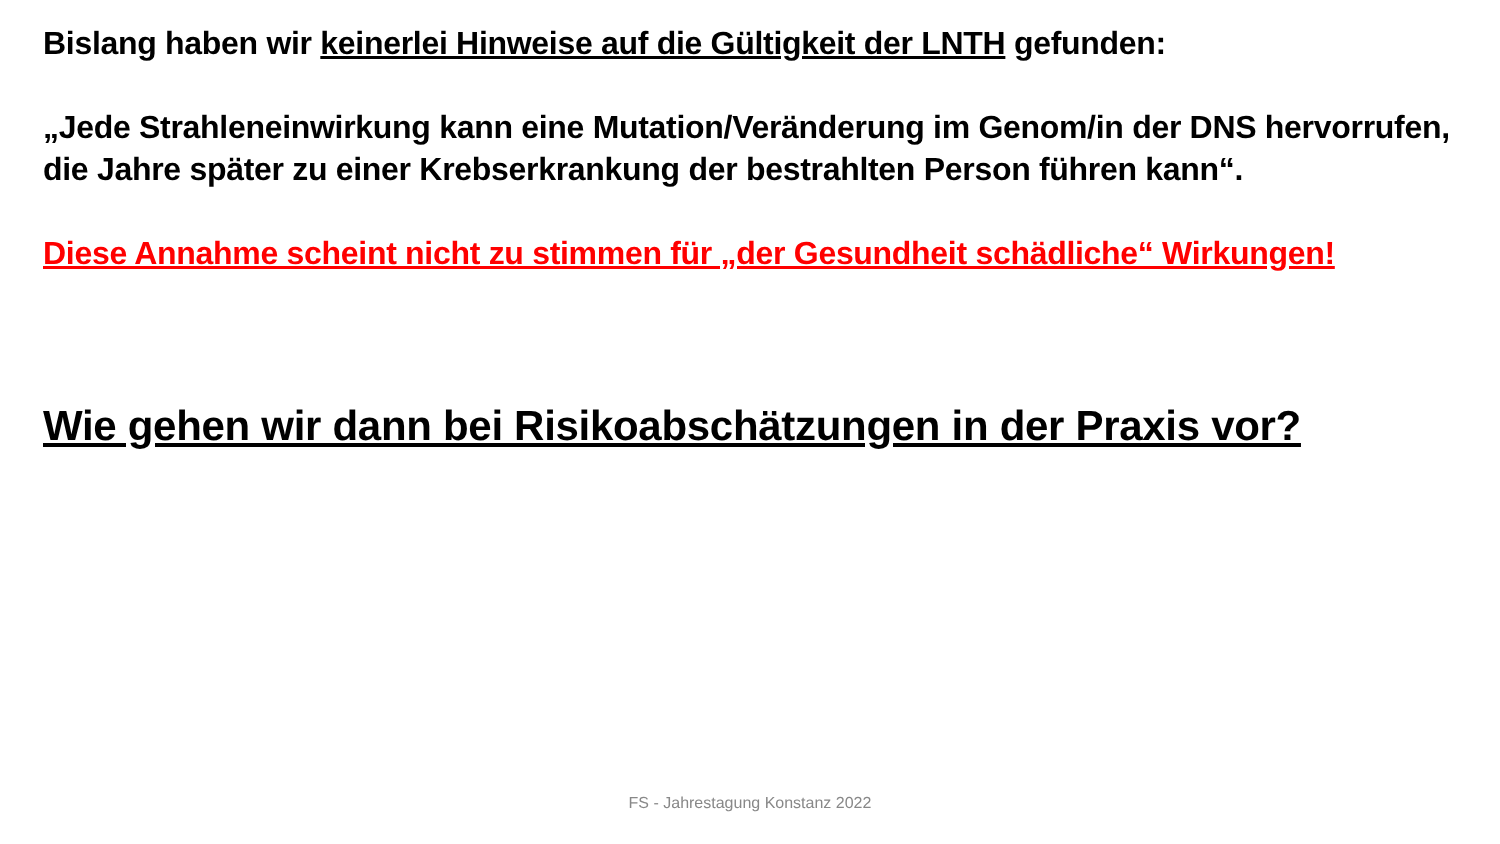Bislang haben wir keinerlei Hinweise auf die Gültigkeit der LNTH gefunden:
„Jede Strahleneinwirkung kann eine Mutation/Veränderung im Genom/in der DNS hervorrufen, die Jahre später zu einer Krebserkrankung der bestrahlten Person führen kann“.
Diese Annahme scheint nicht zu stimmen für „der Gesundheit schädliche“ Wirkungen!
Wie gehen wir dann bei Risikoabschätzungen in der Praxis vor?
FS - Jahrestagung Konstanz 2022